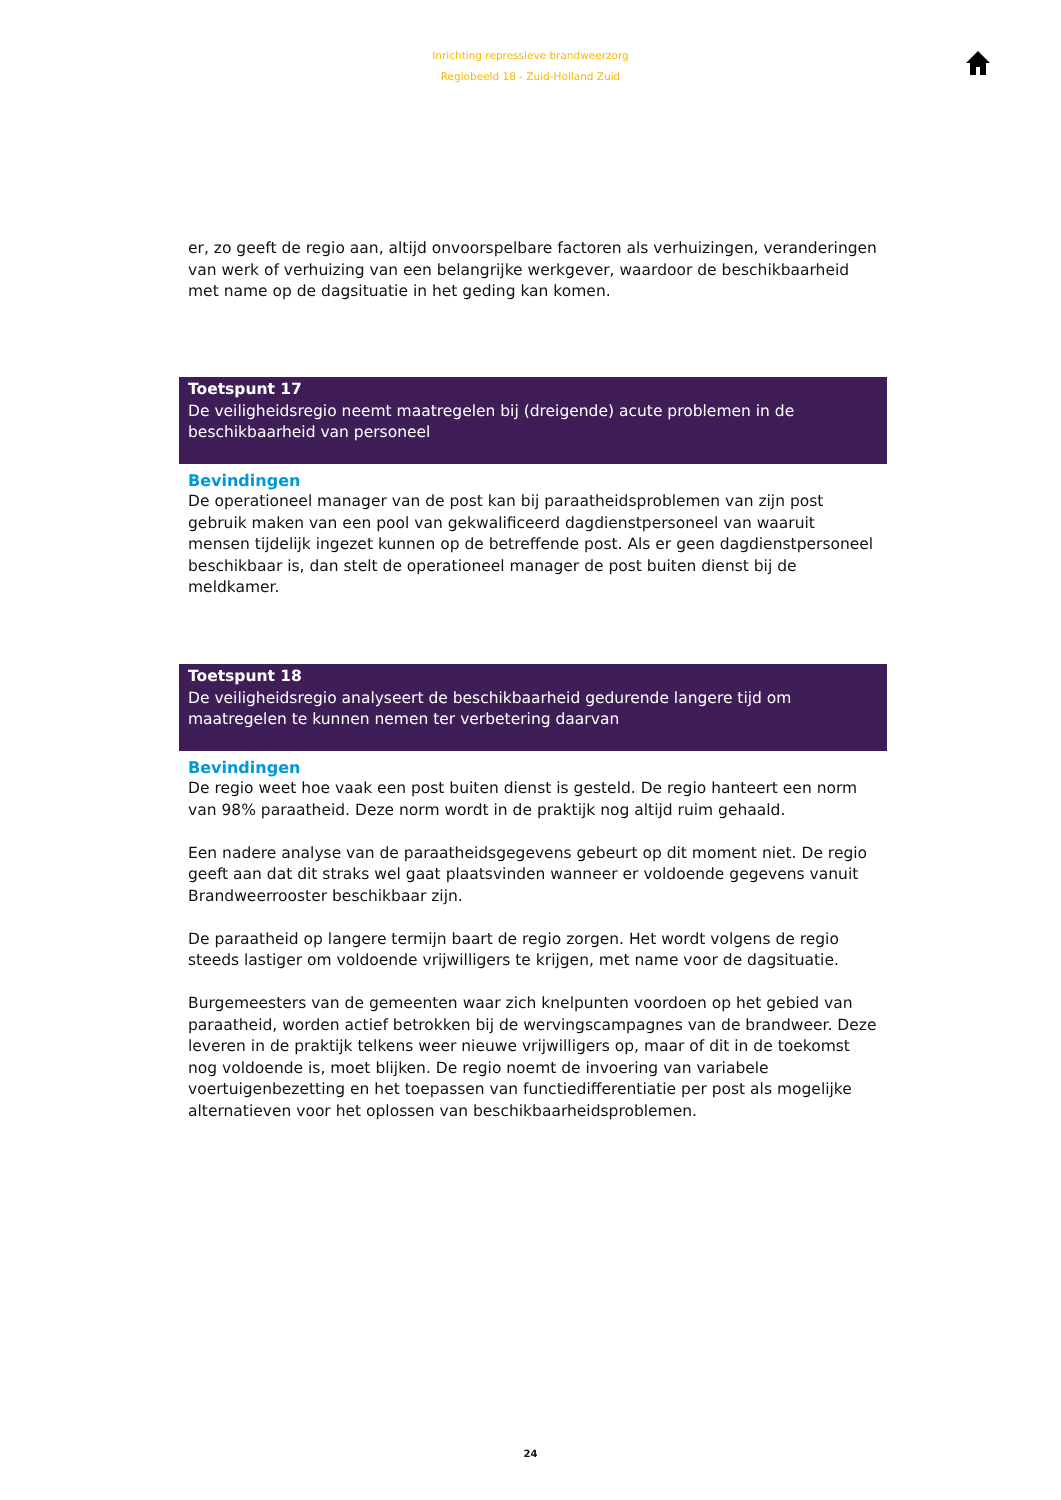Inrichting repressieve brandweerzorg
Regiobeeld 18 - Zuid-Holland Zuid
er, zo geeft de regio aan, altijd onvoorspelbare factoren als verhuizingen, veranderingen van werk of verhuizing van een belangrijke werkgever, waardoor de beschikbaarheid met name op de dagsituatie in het geding kan komen.
Toetspunt 17
De veiligheidsregio neemt maatregelen bij (dreigende) acute problemen in de beschikbaarheid van personeel
Bevindingen
De operationeel manager van de post kan bij paraatheidsproblemen van zijn post gebruik maken van een pool van gekwalificeerd dagdienstpersoneel van waaruit mensen tijdelijk ingezet kunnen op de betreffende post. Als er geen dagdienstpersoneel beschikbaar is, dan stelt de operationeel manager de post buiten dienst bij de meldkamer.
Toetspunt 18
De veiligheidsregio analyseert de beschikbaarheid gedurende langere tijd om maatregelen te kunnen nemen ter verbetering daarvan
Bevindingen
De regio weet hoe vaak een post buiten dienst is gesteld. De regio hanteert een norm van 98% paraatheid. Deze norm wordt in de praktijk nog altijd ruim gehaald.
Een nadere analyse van de paraatheidsgegevens gebeurt op dit moment niet. De regio geeft aan dat dit straks wel gaat plaatsvinden wanneer er voldoende gegevens vanuit Brandweerrooster beschikbaar zijn.
De paraatheid op langere termijn baart de regio zorgen. Het wordt volgens de regio steeds lastiger om voldoende vrijwilligers te krijgen, met name voor de dagsituatie.
Burgemeesters van de gemeenten waar zich knelpunten voordoen op het gebied van paraatheid, worden actief betrokken bij de wervingscampagnes van de brandweer. Deze leveren in de praktijk telkens weer nieuwe vrijwilligers op, maar of dit in de toekomst nog voldoende is, moet blijken. De regio noemt de invoering van variabele voertuigenbezetting en het toepassen van functiedifferentiatie per post als mogelijke alternatieven voor het oplossen van beschikbaarheidsproblemen.
24